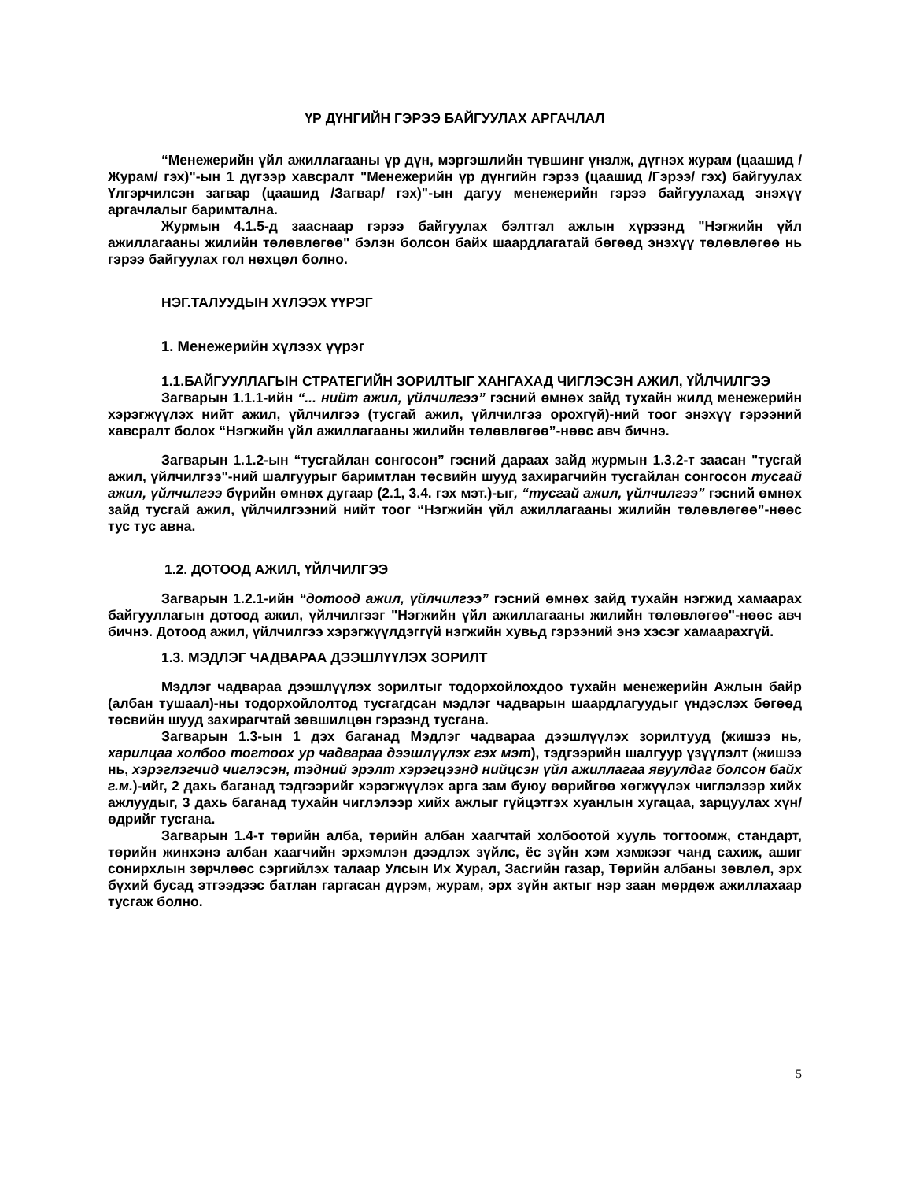ҮР ДҮНГИЙН ГЭРЭЭ БАЙГУУЛАХ АРГАЧЛАЛ
“Менежерийн үйл ажиллагааны үр дүн, мэргэшлийн түвшинг үнэлж, дүгнэх журам (цаашид /Журам/ гэх)"-ын 1 дүгээр хавсралт "Менежерийн үр дүнгийн гэрээ (цаашид /Гэрээ/ гэх) байгуулах Үлгэрчилсэн загвар (цаашид /Загвар/ гэх)"-ын дагуу менежерийн гэрээ байгуулахад энэхүү аргачлалыг баримтална.
Журмын 4.1.5-д зааснаар гэрээ байгуулах бэлтгэл ажлын хүрээнд "Нэгжийн үйл ажиллагааны жилийн төлөвлөгөө" бэлэн болсон байх шаардлагатай бөгөөд энэхүү төлөвлөгөө нь гэрээ байгуулах гол нөхцөл болно.
НЭГ.ТАЛУУДЫН ХҮЛЭЭХ ҮҮРЭГ
1. Менежерийн хүлээх үүрэг
1.1.БАЙГУУЛЛАГЫН СТРАТЕГИЙН ЗОРИЛТЫГ ХАНГАХАД ЧИГЛЭСЭН АЖИЛ, ҮЙЛЧИЛГЭЭ
Загварын 1.1.1-ийн “... нийт ажил, үйлчилгээ” гэсний өмнөх зайд тухайн жилд менежерийн хэрэгжүүлэх нийт ажил, үйлчилгээ (тусгай ажил, үйлчилгээ орохгүй)-ний тоог энэхүү гэрээний хавсралт болох “Нэгжийн үйл ажиллагааны жилийн төлөвлөгөө”-нөөс авч бичнэ.
Загварын 1.1.2-ын “тусгайлан сонгосон” гэсний дараах зайд журмын 1.3.2-т заасан "тусгай ажил, үйлчилгээ"-ний шалгуурыг баримтлан төсвийн шууд захирагчийн тусгайлан сонгосон тусгай ажил, үйлчилгээ бүрийн өмнөх дугаар (2.1, 3.4. гэх мэт.)-ыг, “тусгай ажил, үйлчилгээ” гэсний өмнөх зайд тусгай ажил, үйлчилгээний нийт тоог “Нэгжийн үйл ажиллагааны жилийн төлөвлөгөө”-нөөс тус тус авна.
1.2. ДОТООД АЖИЛ, ҮЙЛЧИЛГЭЭ
Загварын 1.2.1-ийн “дотоод ажил, үйлчилгээ” гэсний өмнөх зайд тухайн нэгжид хамаарах байгууллагын дотоод ажил, үйлчилгээг "Нэгжийн үйл ажиллагааны жилийн төлөвлөгөө"-нөөс авч бичнэ. Дотоод ажил, үйлчилгээ хэрэгжүүлдэггүй нэгжийн хувьд гэрээний энэ хэсэг хамаарахгүй.
1.3. МЭДЛЭГ ЧАДВАРАА ДЭЭШЛҮҮЛЭХ ЗОРИЛТ
Мэдлэг чадвараа дээшлүүлэх зорилтыг тодорхойлохдоо тухайн менежерийн Ажлын байр (албан тушаал)-ны тодорхойлолтод тусгагдсан мэдлэг чадварын шаардлагуудыг үндэслэх бөгөөд төсвийн шууд захирагчтай зөвшилцөн гэрээнд тусгана.
Загварын 1.3-ын 1 дэх баганад Мэдлэг чадвараа дээшлүүлэх зорилтууд (жишээ нь, харилцаа холбоо тогтоох ур чадвараа дээшлүүлэх гэх мэт), тэдгээрийн шалгуур үзүүлэлт (жишээ нь, хэрэглэгчид чиглэсэн, тэдний эрэлт хэрэгцээнд нийцсэн үйл ажиллагаа явуулдаг болсон байх г.м.)-ийг, 2 дахь баганад тэдгээрийг хэрэгжүүлэх арга зам буюу өөрийгөө хөгжүүлэх чиглэлээр хийх ажлуудыг, 3 дахь баганад тухайн чиглэлээр хийх ажлыг гүйцэтгэх хуанлын хугацаа, зарцуулах хүн/өдрийг тусгана.
Загварын 1.4-т төрийн алба, төрийн албан хаагчтай холбоотой хууль тогтоомж, стандарт, төрийн жинхэнэ албан хаагчийн эрхэмлэн дээдлэх зүйлс, ёс зүйн хэм хэмжээг чанд сахиж, ашиг сонирхлын зөрчлөөс сэргийлэх талаар Улсын Их Хурал, Засгийн газар, Төрийн албаны зөвлөл, эрх бүхий бусад этгээдээс батлан гаргасан дүрэм, журам, эрх зүйн актыг нэр заан мөрдөж ажиллахаар тусгаж болно.
5